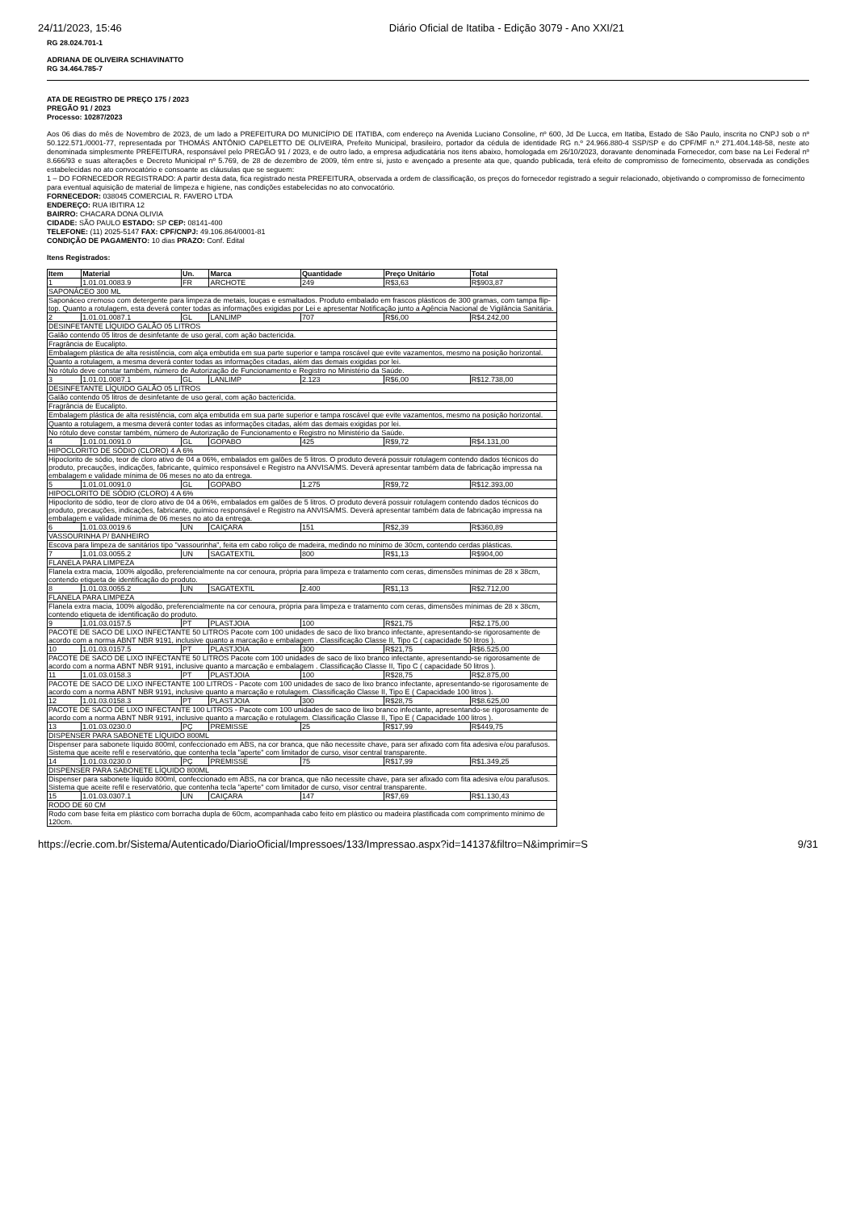24/11/2023, 15:46 Diário Oficial de Itatiba - Edição 3079 - Ano XXI/21
RG 28.024.701-1
ADRIANA DE OLIVEIRA SCHIAVINATTO
RG 34.464.785-7
ATA DE REGISTRO DE PREÇO 175 / 2023
PREGÃO 91 / 2023
Processo: 10287/2023
Aos 06 dias do mês de Novembro de 2023, de um lado a PREFEITURA DO MUNICÍPIO DE ITATIBA, com endereço na Avenida Luciano Consoline, nº 600, Jd De Lucca, em Itatiba, Estado de São Paulo, inscrita no CNPJ sob o nº 50.122.571./0001-77, representada por THOMÁS ANTÔNIO CAPELETTO DE OLIVEIRA, Prefeito Municipal, brasileiro, portador da cédula de identidade RG n.º 24.966.880-4 SSP/SP e do CPF/MF n.º 271.404.148-58, neste ato denominada simplesmente PREFEITURA, responsável pelo PREGÃO 91 / 2023, e de outro lado, a empresa adjudicatária nos itens abaixo, homologada em 26/10/2023, doravante denominada Fornecedor, com base na Lei Federal nº 8.666/93 e suas alterações e Decreto Municipal nº 5.769, de 28 de dezembro de 2009, têm entre si, justo e avençado a presente ata que, quando publicada, terá efeito de compromisso de fornecimento, observada as condições estabelecidas no ato convocatório e consoante as cláusulas que se seguem:
1 – DO FORNECEDOR REGISTRADO: A partir desta data, fica registrado nesta PREFEITURA, observada a ordem de classificação, os preços do fornecedor registrado a seguir relacionado, objetivando o compromisso de fornecimento para eventual aquisição de material de limpeza e higiene, nas condições estabelecidas no ato convocatório.
FORNECEDOR: 038045 COMERCIAL R. FAVERO LTDA
ENDEREÇO: RUA IBITIRA 12
BAIRRO: CHACARA DONA OLIVIA
CIDADE: SÃO PAULO ESTADO: SP CEP: 08141-400
TELEFONE: (11) 2025-5147 FAX: CPF/CNPJ: 49.106.864/0001-81
CONDIÇÃO DE PAGAMENTO: 10 dias PRAZO: Conf. Edital
Itens Registrados:
| Item | Material | Un. | Marca | Quantidade | Preço Unitário | Total |
| --- | --- | --- | --- | --- | --- | --- |
| 1 | 1.01.01.0083.9 | FR | ARCHOTE | 249 | R$3,63 | R$903,87 |
| SAPONÁCEO 300 ML | | | | | | |
| Saponáceo cremoso com detergente para limpeza de metais, louças e esmaltados. Produto embalado em frascos plásticos de 300 gramas, com tampa flip-top. Quanto a rotulagem, esta deverá conter todas as informações exigidas por Lei e apresentar Notificação junto a Agência Nacional de Vigilância Sanitária. | | | | | | |
| 2 | 1.01.01.0087.1 | GL | LANLIMP | 707 | R$6,00 | R$4.242,00 |
| DESINFETANTE LÍQUIDO GALÃO 05 LITROS | | | | | | |
| Galão contendo 05 litros de desinfetante de uso geral, com ação bactericida. | | | | | | |
| Fragrância de Eucalipto. | | | | | | |
| Embalagem plástica de alta resistência, com alça embutida em sua parte superior e tampa roscável que evite vazamentos, mesmo na posição horizontal. | | | | | | |
| Quanto a rotulagem, a mesma deverá conter todas as informações citadas, além das demais exigidas por lei. | | | | | | |
| No rótulo deve constar também, número de Autorização de Funcionamento e Registro no Ministério da Saúde. | | | | | | |
| 3 | 1.01.01.0087.1 | GL | LANLIMP | 2.123 | R$6,00 | R$12.738,00 |
| DESINFETANTE LÍQUIDO GALÃO 05 LITROS | | | | | | |
| Galão contendo 05 litros de desinfetante de uso geral, com ação bactericida. | | | | | | |
| Fragrância de Eucalipto. | | | | | | |
| Embalagem plástica de alta resistência, com alça embutida em sua parte superior e tampa roscável que evite vazamentos, mesmo na posição horizontal. | | | | | | |
| Quanto a rotulagem, a mesma deverá conter todas as informações citadas, além das demais exigidas por lei. | | | | | | |
| No rótulo deve constar também, número de Autorização de Funcionamento e Registro no Ministério da Saúde. | | | | | | |
| 4 | 1.01.01.0091.0 | GL | GOPABO | 425 | R$9,72 | R$4.131,00 |
| HIPOCLORITO DE SÓDIO (CLORO) 4 A 6% | | | | | | |
| Hipoclorito de sódio, teor de cloro ativo de 04 a 06%, embalados em galões de 5 litros. O produto deverá possuir rotulagem contendo dados técnicos do produto, precauções, indicações, fabricante, químico responsável e Registro na ANVISA/MS. Deverá apresentar também data de fabricação impressa na embalagem e validade mínima de 06 meses no ato da entrega. | | | | | | |
| 5 | 1.01.01.0091.0 | GL | GOPABO | 1.275 | R$9,72 | R$12.393,00 |
| HIPOCLORITO DE SÓDIO (CLORO) 4 A 6% | | | | | | |
| Hipoclorito de sódio, teor de cloro ativo de 04 a 06%, embalados em galões de 5 litros. O produto deverá possuir rotulagem contendo dados técnicos do produto, precauções, indicações, fabricante, químico responsável e Registro na ANVISA/MS. Deverá apresentar também data de fabricação impressa na embalagem e validade mínima de 06 meses no ato da entrega. | | | | | | |
| 6 | 1.01.03.0019.6 | UN | CAIÇARA | 151 | R$2,39 | R$360,89 |
| VASSOURINHA P/ BANHEIRO | | | | | | |
| Escova para limpeza de sanitários tipo "vassourinha", feita em cabo roliço de madeira, medindo no mínimo de 30cm, contendo cerdas plásticas. | | | | | | |
| 7 | 1.01.03.0055.2 | UN | SAGATEXTIL | 800 | R$1,13 | R$904,00 |
| FLANELA PARA LIMPEZA | | | | | | |
| Flanela extra macia, 100% algodão, preferencialmente na cor cenoura, própria para limpeza e tratamento com ceras, dimensões mínimas de 28 x 38cm, contendo etiqueta de identificação do produto. | | | | | | |
| 8 | 1.01.03.0055.2 | UN | SAGATEXTIL | 2.400 | R$1,13 | R$2.712,00 |
| FLANELA PARA LIMPEZA | | | | | | |
| Flanela extra macia, 100% algodão, preferencialmente na cor cenoura, própria para limpeza e tratamento com ceras, dimensões mínimas de 28 x 38cm, contendo etiqueta de identificação do produto. | | | | | | |
| 9 | 1.01.03.0157.5 | PT | PLASTJOIA | 100 | R$21,75 | R$2.175,00 |
| PACOTE DE SACO DE LIXO INFECTANTE 50 LITROS Pacote com 100 unidades de saco de lixo branco infectante, apresentando-se rigorosamente de acordo com a norma ABNT NBR 9191, inclusive quanto a marcação e embalagem . Classificação Classe II, Tipo C ( capacidade 50 litros ). | | | | | | |
| 10 | 1.01.03.0157.5 | PT | PLASTJOIA | 300 | R$21,75 | R$6.525,00 |
| PACOTE DE SACO DE LIXO INFECTANTE 50 LITROS Pacote com 100 unidades de saco de lixo branco infectante, apresentando-se rigorosamente de acordo com a norma ABNT NBR 9191, inclusive quanto a marcação e embalagem . Classificação Classe II, Tipo C ( capacidade 50 litros ). | | | | | | |
| 11 | 1.01.03.0158.3 | PT | PLASTJOIA | 100 | R$28,75 | R$2.875,00 |
| PACOTE DE SACO DE LIXO INFECTANTE 100 LITROS - Pacote com 100 unidades de saco de lixo branco infectante, apresentando-se rigorosamente de acordo com a norma ABNT NBR 9191, inclusive quanto a marcação e rotulagem. Classificação Classe II, Tipo E ( Capacidade 100 litros ). | | | | | | |
| 12 | 1.01.03.0158.3 | PT | PLASTJOIA | 300 | R$28,75 | R$8.625,00 |
| PACOTE DE SACO DE LIXO INFECTANTE 100 LITROS - Pacote com 100 unidades de saco de lixo branco infectante, apresentando-se rigorosamente de acordo com a norma ABNT NBR 9191, inclusive quanto a marcação e rotulagem. Classificação Classe II, Tipo E ( Capacidade 100 litros ). | | | | | | |
| 13 | 1.01.03.0230.0 | PÇ | PREMISSE | 25 | R$17,99 | R$449,75 |
| DISPENSER PARA SABONETE LÍQUIDO 800ML | | | | | | |
| Dispenser para sabonete líquido 800ml, confeccionado em ABS, na cor branca, que não necessite chave, para ser afixado com fita adesiva e/ou parafusos. Sistema que aceite refil e reservatório, que contenha tecla "aperte" com limitador de curso, visor central transparente. | | | | | | |
| 14 | 1.01.03.0230.0 | PÇ | PREMISSE | 75 | R$17,99 | R$1.349,25 |
| DISPENSER PARA SABONETE LÍQUIDO 800ML | | | | | | |
| Dispenser para sabonete líquido 800ml, confeccionado em ABS, na cor branca, que não necessite chave, para ser afixado com fita adesiva e/ou parafusos. Sistema que aceite refil e reservatório, que contenha tecla "aperte" com limitador de curso, visor central transparente. | | | | | | |
| 15 | 1.01.03.0307.1 | UN | CAIÇARA | 147 | R$7,69 | R$1.130,43 |
| RODO DE 60 CM | | | | | | |
| Rodo com base feita em plástico com borracha dupla de 60cm, acompanhada cabo feito em plástico ou madeira plastificada com comprimento mínimo de 120cm. | | | | | | |
https://ecrie.com.br/Sistema/Autenticado/DiarioOficial/Impressoes/133/Impressao.aspx?id=14137&filtro=N&imprimir=S 9/31